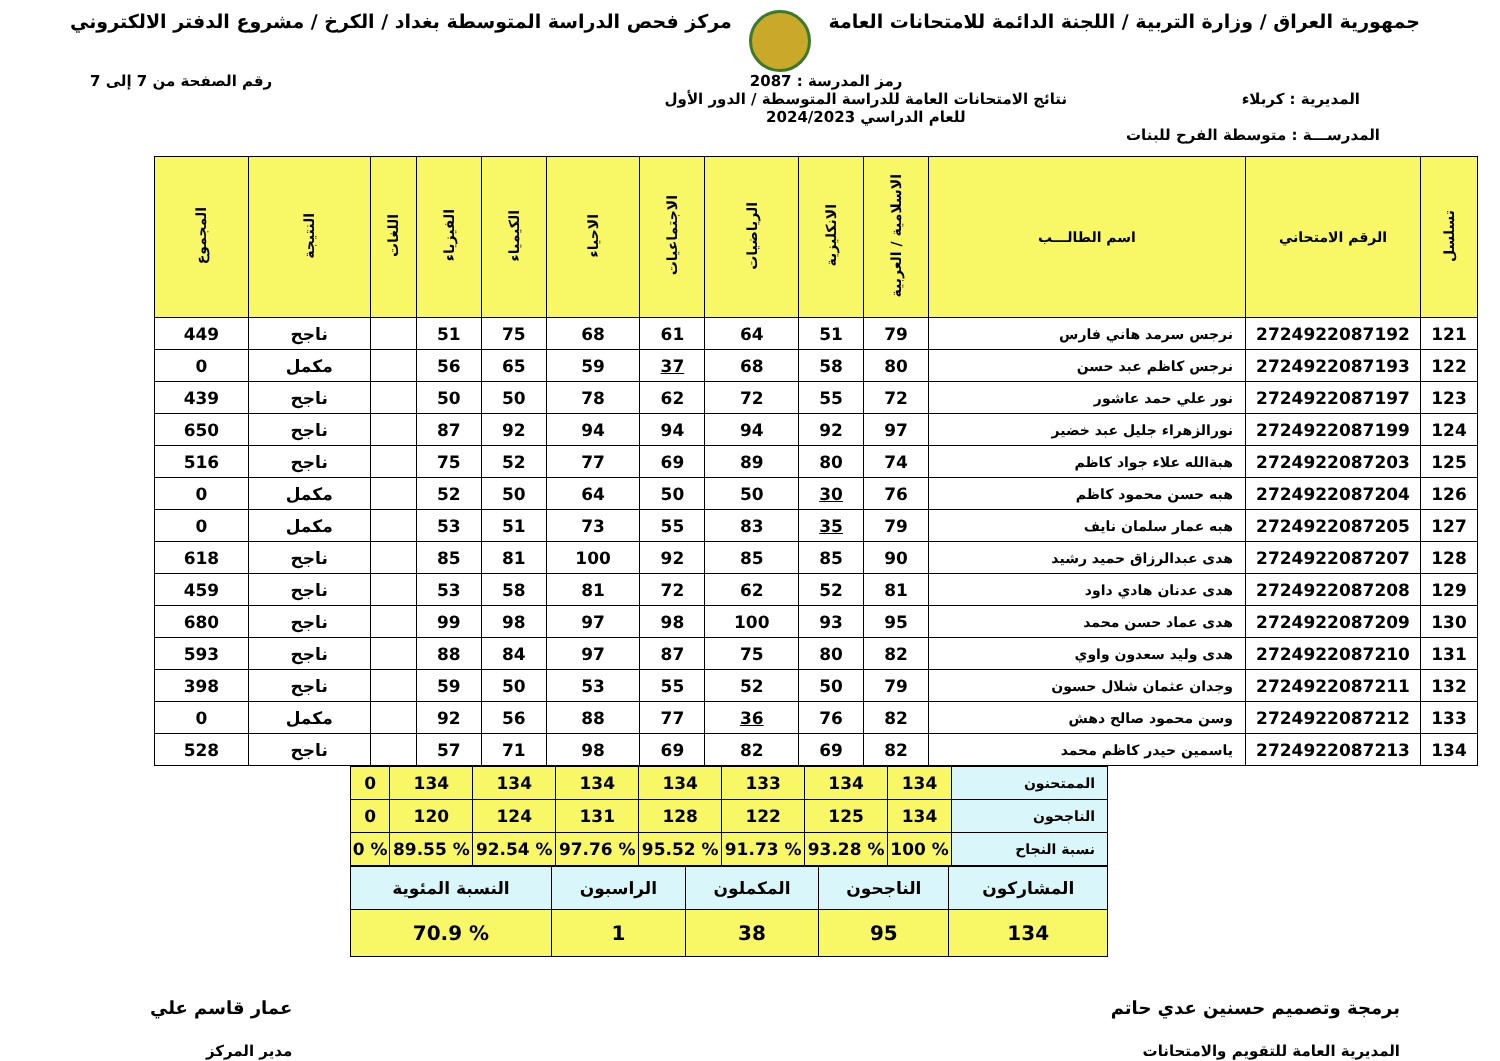جمهورية العراق / وزارة التربية / اللجنة الدائمة للامتحانات العامة
مركز فحص الدراسة المتوسطة بغداد / الكرخ / مشروع الدفتر الالكتروني
رمز المدرسة : 2087 رقم الصفحة من 7 إلى 7
المديرية : كربلاء نتائج الامتحانات العامة للدراسة المتوسطة / الدور الأول
للعام الدراسي 2024/2023
المدرســـة : متوسطة الفرح للبنات
| تسلسل | الرقم الامتحاني | اسم الطالـــب | الاسلامية / العربية | الانكليزية | الرياضيات | الاجتماعيات | الاحياء | الكيمياء | الفيزياء | اللغات | النتيجة | المجموع |
| --- | --- | --- | --- | --- | --- | --- | --- | --- | --- | --- | --- | --- |
| 121 | 2724922087192 | نرجس سرمد هاني فارس | 79 | 51 | 64 | 61 | 68 | 75 | 51 | | ناجح | 449 |
| 122 | 2724922087193 | نرجس كاظم عبد حسن | 80 | 58 | 68 | 37 | 59 | 65 | 56 | | مكمل | 0 |
| 123 | 2724922087197 | نور علي حمد عاشور | 72 | 55 | 72 | 62 | 78 | 50 | 50 | | ناجح | 439 |
| 124 | 2724922087199 | نورالزهراء جليل عبد خضير | 97 | 92 | 94 | 94 | 94 | 92 | 87 | | ناجح | 650 |
| 125 | 2724922087203 | هبةالله علاء جواد كاظم | 74 | 80 | 89 | 69 | 77 | 52 | 75 | | ناجح | 516 |
| 126 | 2724922087204 | هبه حسن محمود كاظم | 76 | 30 | 50 | 50 | 64 | 50 | 52 | | مكمل | 0 |
| 127 | 2724922087205 | هبه عمار سلمان نايف | 79 | 35 | 83 | 55 | 73 | 51 | 53 | | مكمل | 0 |
| 128 | 2724922087207 | هدى عبدالرزاق حميد رشيد | 90 | 85 | 85 | 92 | 100 | 81 | 85 | | ناجح | 618 |
| 129 | 2724922087208 | هدى عدنان هادي داود | 81 | 52 | 62 | 72 | 81 | 58 | 53 | | ناجح | 459 |
| 130 | 2724922087209 | هدى عماد حسن محمد | 95 | 93 | 100 | 98 | 97 | 98 | 99 | | ناجح | 680 |
| 131 | 2724922087210 | هدى وليد سعدون واوي | 82 | 80 | 75 | 87 | 97 | 84 | 88 | | ناجح | 593 |
| 132 | 2724922087211 | وجدان عثمان شلال حسون | 79 | 50 | 52 | 55 | 53 | 50 | 59 | | ناجح | 398 |
| 133 | 2724922087212 | وسن محمود صالح دهش | 82 | 76 | 36 | 77 | 88 | 56 | 92 | | مكمل | 0 |
| 134 | 2724922087213 | ياسمين حيدر كاظم محمد | 82 | 69 | 82 | 69 | 98 | 71 | 57 | | ناجح | 528 |
| الممتحنون | 134 | 134 | 133 | 134 | 134 | 134 | 134 | 0 |
| الناجحون | 134 | 125 | 122 | 128 | 131 | 124 | 120 | 0 |
| نسبة النجاح | % 100 | % 93.28 | % 91.73 | % 95.52 | % 97.76 | % 92.54 | % 89.55 | % 0 |
| المشاركون | الناجحون | المكملون | الراسبون | النسبة المئوية |
| 134 | 95 | 38 | 1 | % 70.9 |
برمجة وتصميم حسنين عدي حاتم
المديرية العامة للتقويم والامتحانات
عمار قاسم علي
مدير المركز